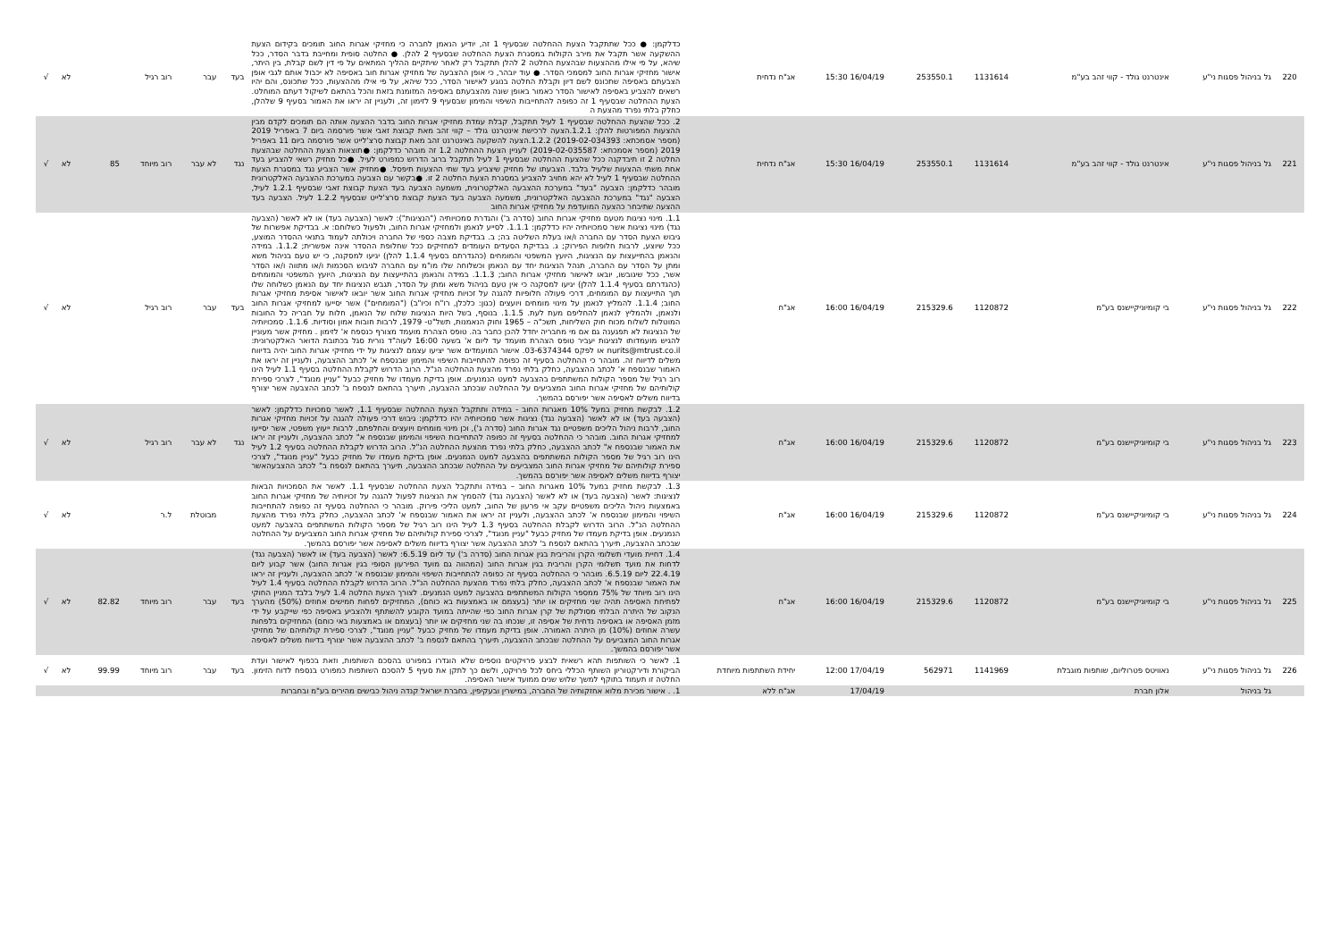| 220 | גל בניהול פסגות ני"ע | אינטרנט גולד - קווי זהב בע"מ | 1131614 | 253550.1 | | 16/04/19 15:30 | אג"ח נדחית | כדלקמן: ● ככל שתתקבל הצעת ההחלטה שבסעיף 1 זה, יודיע הנאמן לחברה כי מחזיקי אגרות החוב תומכים בקידום הצעת ההשקעה אשר תקבל את מירב הקולות במסגרת הצעת ההחלטה שבסעיף 2 להלן. ● החלטה סופית ומחייבת בדבר הסדר, ככל שיהא, על פי אילו מההצעות שבהצעת החלטה 2 להלן תתקבל רק לאחר שיתקיים ההליך המתאים על פי דין לשם קבלת, בין היתר, אישור מחזיקי אגרות החוב למסמכי הסדר. ● עוד יובהר, כי אופן ההצבעה של מחזיקי אגרות חוב באסיפה לא יכבול אותם לגבי אופן הצבעתם באסיפה שתכונס לשם דיון וקבלת החלטה בנוגע לאישור הסדר, ככל שיהא, על פי אילו מההצעות, ככל שתכונס, והם יהיו רשאים להצביע באסיפה לאישור הסדר כאמור באופן שונה מהצבעתם באסיפה המזומנת בזאת והכל בהתאם לשיקול דעתם המוחלט. הצעת ההחלטה שבסעיף 1 זה כפופה להתחייבות השיפוי והמימון שבסעיף 9 לזימון זה, ולעניין זה יראו את האמור בסעיף 9 שלהלן, כחלק בלתי נפרד מהצעת ה | בעד | עבר | רוב רגיל | | | לא | √ |
| 221 | גל בניהול פסגות ני"ע | אינטרנט גולד - קווי זהב בע"מ | 1131614 | 253550.1 | | 16/04/19 15:30 | אג"ח נדחית | 2. ככל שהצעת ההחלטה שבסעיף 1 לעיל תתקבל, קבלת עמדת מחזיקי אגרות החוב בדבר ההצעה אותה הם תומכים לקדם מבין ההצעות המפורטות להלן: 1.2.1.הצעה לרכישת אינטרנט גולד – קווי זהב מאת קבוצת זאבי אשר פורסמה ביום 7 באפריל 2019 (מספר אסמכתא: 2019-02-034393) 1.2.2.הצעה להשקעה באינטרנט זהב מאת קבוצת סרצ'לייט אשר פורסמה ביום 11 באפריל 2019 (מספר אסמכתא: 2019-02-035587) לעניין הצעת ההחלטה 1.2 זה מובהר כדלקמן: ●תוצאות הצעת ההחלטה שבהצעת החלטה 2 זו תיבדקנה ככל שהצעת ההחלטה שבסעיף 1 לעיל תתקבל ברוב הדרוש כמפורט לעיל. ●כל מחזיק רשאי להצביע בעד אחת משתי ההצעות שלעיל בלבד. הצבעתו של מחזיק שיצביע בעד שתי ההצעות תיפסל. ●מחזיק אשר הצביע נגד במסגרת הצעת ההחלטה שבסעיף 1 לעיל לא יהא מחויב להצביע במסגרת הצעת החלטה 2 זו. ●בקשר עם הצבעה במערכת ההצבעה האלקטרונית מובהר כדלקמן: הצבעה "בעד" במערכת ההצבעה האלקטרונית, משמעה הצבעה בעד הצעת קבוצת זאבי שבסעיף 1.2.1 לעיל, הצבעה "נגד" במערכת ההצבעה האלקטרונית, משמעה הצבעה בעד הצעת קבוצת סרצ'לייט שבסעיף 1.2.2 לעיל. הצבעה בעד ההצעה שתיבחר כהצעה המועדפת על מחזיקי אגרות החוב | נגד | לא עבר | רוב מיוחד | 85 | | לא | √ |
| 222 | גל בניהול פסגות ני"ע | בי קומיוניקיישנס בע"מ | 1120872 | 215329.6 | | 16/04/19 16:00 | אג"ח | 1.1. מינוי נציגות מטעם מחזיקי אגרות החוב (סדרה ב') והגדרת סמכויותיה ("הנציגות"): לאשר (הצבעה בעד) או לא לאשר (הצבעה נגד) מינוי נציגות אשר סמכויותיה יהיו כדלקמן: 1.1.1. לסייע לנאמן ולמחזיקי אגרות החוב, ולפעול כשלוחם: א. בבדיקת אפשרות של גיבוש הצעת הסדר עם החברה ו/או בעלת השליטה בה; ב. בבדיקת מצבה כספי של החברה ויכולתה לעמוד בתנאי ההסדר המוצע, ככל שיוצע, לרבות חלופות הפירוק; ג. בבדיקת הסעדים העומדים למחזיקים ככל שחלופת ההסדר אינה אפשרית; 1.1.2. במידה והנאמן בהתייעצות עם הנציגות, היועץ המשפטי והמומחים (כהגדרתם בסעיף 1.1.4 להלן) יגיעו למסקנה, כי יש טעם בניהול משא ומתן על הסדר עם החברה, תנהל הנציגות יחד עם הנאמן וכשלוחה שלו מו"מ עם החברה לגיבוש הסכמות ו/או מתווה ו/או הסדר אשר, ככל שיגובשו, יובאו לאישור מחזיקי אגרות החוב; 1.1.3. במידה והנאמן בהתייעצות עם הנציגות, היועץ המשפטי והמומחים (כהגדרתם בסעיף 1.1.4 להלן) יגיעו למסקנה כי אין טעם בניהול משא ומתן על הסדר, תגבש הנציגות יחד עם הנאמן כשלוחה שלו תוך התייעצות עם המומחים, דרכי פעולה חלופיות להגנה על זכויות מחזיקי אגרות החוב אשר יובאו לאישור אסיפת מחזיקי אגרות החוב; 1.1.4. להמליץ לנאמן על מינוי מומחים ויועצים (כגון: כלכלן, רו"ח וכיו"ב) ("המומחים") אשר יסייעו למחזיקי אגרות החוב ולנאמן, ולהמליץ לנאמן להחליפם מעת לעת. 1.1.5. בנוסף, בשל היות הנציגות שלוח של הנאמן, חלות על חבריה כל החובות המוטלות לשלוח מכוח חוק השליחות, תשכ"ה – 1965 וחוק הנאמנות, תשל"ט- 1979, לרבות חובות אמון וסודיות. 1.1.6. סמכויותיה של הנציגות לא תפגענה גם אם מי מחבריה יחדל להכן כחבר בה. טופס הצהרת מועמד מצורף כנספח א' לזימון . מחזיק אשר מעוניין להגיש מועמדותו לנציגות יעביר טופס הצהרת מועמד עד ליום א' בשעה 16:00 לעוה"ד נורית סגל בכתובת הדואר האלקטרונית: nurits@mtrust.co.il או לפקס 03-6374344. אישור המועמדים אשר יציעו עצמם לנציגות על ידי מחזיקי אגרות החוב יהיה בדיווח משלים לדיווח זה. מובהר כי ההחלטה בסעיף זה כפופה להתחייבות השיפוי והמימון שבנספח א' לכתב ההצבעה, ולעניין זה יראו את האמור שבנספח א' לכתב ההצבעה, כחלק בלתי נפרד מהצעת ההחלטה הנ"ל. הרוב הדרוש לקבלת ההחלטה בסעיף 1.1 לעיל הינו רוב רגיל של מספר הקולות המשתתפים בהצבעה למעט הנמנעים. אופן בדיקת מעמדו של מחזיק כבעל "עניין מנוגד", לצרכי ספירת קולותיהם של מחזיקי אגרות החוב המצביעים על ההחלטה שבכתב ההצבעה, תיערך בהתאם לנספח ב' לכתב ההצבעה אשר יצורף בדיווח משלים לאסיפה אשר יפורסם בהמשך. | בעד | עבר | רוב רגיל | | | לא | √ |
| 223 | גל בניהול פסגות ני"ע | בי קומיוניקיישנס בע"מ | 1120872 | 215329.6 | | 16/04/19 16:00 | אג"ח | 1.2. לבקשת מחזיק במעל 10% מאגרות החוב - במידה ותתקבל הצעת ההחלטה שבסעיף 1.1, לאשר סמכויות כדלקמן: לאשר (הצבעה בעד) או לא לאשר (הצבעה נגד) נציגות אשר סמכויותיה יהיו כדלקמן: גיבוש דרכי פעולה להגנה על זכויות מחזיקי אגרות החוב, לרבות ניהול הליכים משפטיים נגד אגרות החוב (סדרה ג'), וכן מינוי מומחים ויועצים והחלפתם, לרבות ייעוץ משפטי, אשר יסייעו למחזיקי אגרות החוב. מובהר כי ההחלטה בסעיף זה כפופה להתחייבות השיפוי והמימון שבנספח א" לכתב ההצבעה, ולעניין זה יראו את האמור שבנספח א" לכתב ההצבעה, כחלק בלתי נפרד מהצעת ההחלטה הנ"ל. הרוב הדרוש לקבלת ההחלטה בסעיף 1.2 לעיל הינו רוב רגיל של מספר הקולות המשתתפים בהצבעה למעט הנמנעים. אופן בדיקת מעמדו של מחזיק כבעל "עניין מנוגד", לצרכי ספירת קולותיהם של מחזיקי אגרות החוב המצביעים על ההחלטה שבכתב ההצבעה, תיערך בהתאם לנספח ב" לכתב ההצבעהאשר יצורף בדיווח משלים לאסיפה אשר יפורסם בהמשך. | נגד | לא עבר | רוב רגיל | | | לא | √ |
| 224 | גל בניהול פסגות ני"ע | בי קומיוניקיישנס בע"מ | 1120872 | 215329.6 | | 16/04/19 16:00 | אג"ח | 1.3. לבקשת מחזיק במעל 10% מאגרות החוב – במידה ותתקבל הצעת ההחלטה שבסעיף 1.1. לאשר את הסמכויות הבאות לנציגות: לאשר (הצבעה בעד) או לא לאשר (הצבעה נגד) להסמיך את הנציגות לפעול להגנה על זכויותיה של מחזיקי אגרות החוב באמצעות ניהול הליכים משפטיים עקב אי פרעון של החוב, למעט הליכי פירוק. מובהר כי ההחלטה בסעיף זה כפופה להתחייבות השיפוי והמימון שבנספח א' לכתב ההצבעה, ולעניין זה יראו את האמור שבנספח א' לכתב ההצבעה, כחלק בלתי נפרד מהצעת ההחלטה הנ"ל. הרוב הדרוש לקבלת ההחלטה בסעיף 1.3 לעיל הינו רוב רגיל של מספר הקולות המשתתפים בהצבעה למעט הנמנעים. אופן בדיקת מעמדו של מחזיק כבעל "עניין מנוגד", לצרכי ספירת קולותיהם של מחזיקי אגרות החוב המצביעים על ההחלטה שבכתב ההצבעה, תיערך בהתאם לנספח ב' לכתב ההצבעה אשר יצורף בדיווח משלים לאסיפה אשר יפורסם בהמשך. | | מבוטלת | ל.ר | | | לא | √ |
| 225 | גל בניהול פסגות ני"ע | בי קומיוניקיישנס בע"מ | 1120872 | 215329.6 | | 16/04/19 16:00 | אג"ח | 1.4. דחיית מועדי תשלומי הקרן והריבית בגין אגרות החוב (סדרה ב') עד ליום 6.5.19: לאשר (הצבעה בעד) או לאשר (הצבעה נגד) לדחות את מועד תשלומי הקרן והריבית בגין אגרות החוב (המהווה גם מועד הפירעון הסופי בגין אגרות החוב) אשר קבוע ליום 22.4.19 ליום 6.5.19. מובהר כי ההחלטה בסעיף זה כפופה להתחייבות השיפוי והמימון שבנספח א' לכתב ההצבעה, ולעניין זה יראו את האמור שבנספח א' לכתב ההצבעה, כחלק בלתי נפרד מהצעת ההחלטה הנ"ל. הרוב הדרוש לקבלת ההחלטה בסעיף 1.4 לעיל הינו רוב מיוחד של 75% ממספר הקולות המשתתפים בהצבעה למעט הנמנעים. לצורך הצעת החלטה 1.4 לעיל בלבד המניין החוקי לפתיחת האסיפה תהיה שני מחזיקים או יותר (בעצמם או באמצעות בא כוחם), המחזיקים לפחות חמישים אחוזים (50%) מהערך הנקוב של היתרה הבלתי מסולקת של קרן אגרות החוב כפי שהייתה במועד הקובע להשתתף ולהצביע באסיפה כפי שייקבע על ידי מזמן האסיפה או באסיפה נדחית של אסיפה זו, שנכחו בה שני מחזיקים או יותר (בעצמם או באמצעות באי כוחם) המחזיקים בלפחות עשרה אחוזים (10%) מן היתרה האמורה. אופן בדיקת מעמדו של מחזיק כבעל "עניין מנוגד", לצרכי ספירת קולותיהם של מחזיקי אגרות החוב המצביעים על ההחלטה שבכתב ההצבעה, תיערך בהתאם לנספח ב' לכתב ההצבעה אשר יצורף בדיווח משלים לאסיפה אשר יפורסם בהמשך. | בעד | עבר | רוב מיוחד | 82.82 | | לא | √ |
| 226 | גל בניהול פסגות ני"ע | נאוויטס פטרוליום, שותפות מוגבלת | 1141969 | 562971 | | 17/04/19 12:00 | יחידת השתתפות מיוחדת | 1. לאשר כי השותפות תהא רשאית לבצע פרויקטים נוספים שלא הוגדרו במפורט בהסכם השותפות, וזאת בכפוף לאישור ועדת הביקורת ודירקטוריון השותף הכללי ביחס לכל פרויקט, ולשם כך לתקן את סעיף 5 להסכם השותפות כמפורט בנספח לדוח הזימון. החלטה זו תעמוד בתוקף למשך שלוש שנים ממועד אישור האסיפה. | בעד | עבר | רוב מיוחד | 99.99 | | לא | √ |
| | גל בניהול | אלון חברת | | | | 17/04/19 | אג"ח ללא | 1. . אישור מכירת מלוא אחזקותיה של החברה, במישרין ובעקיפין, בחברת ישראל קנדה ניהול כבישים מהירים בע"מ ובחברות | | | | | | | |